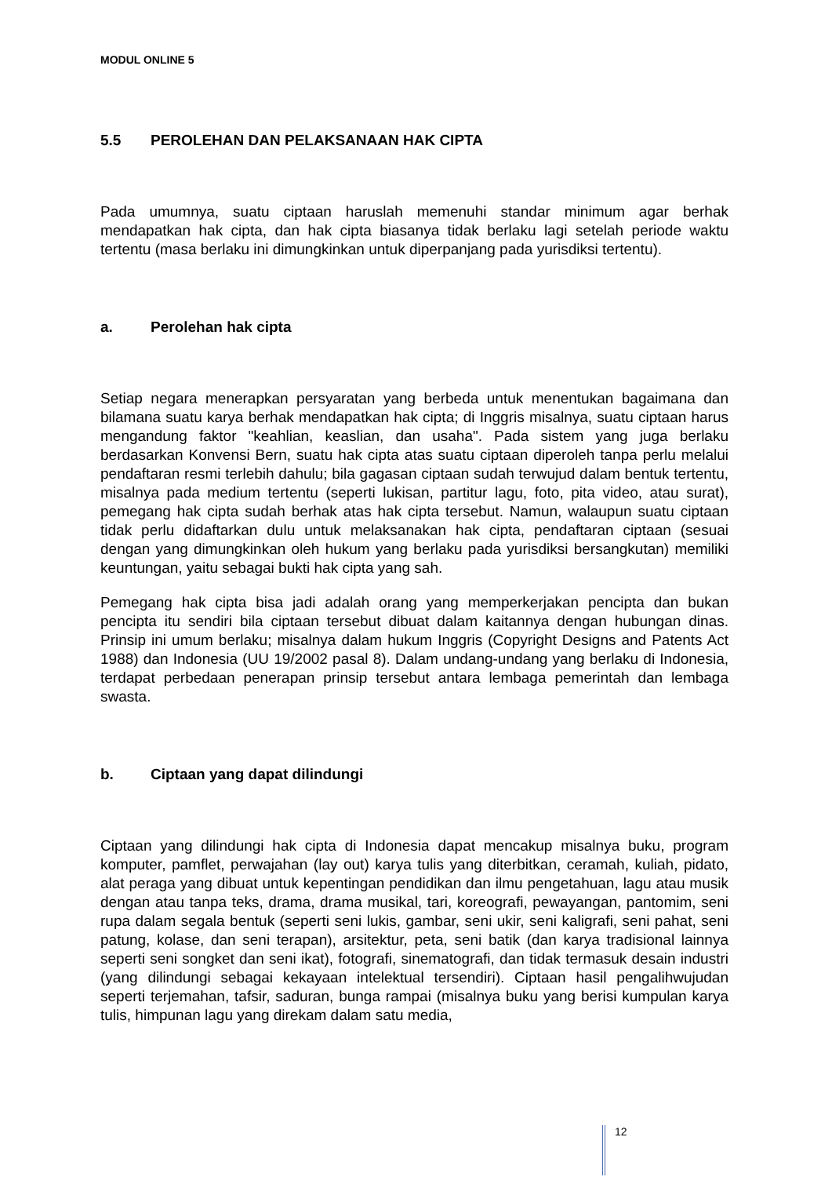MODUL ONLINE 5
5.5 PEROLEHAN DAN PELAKSANAAN HAK CIPTA
Pada umumnya, suatu ciptaan haruslah memenuhi standar minimum agar berhak mendapatkan hak cipta, dan hak cipta biasanya tidak berlaku lagi setelah periode waktu tertentu (masa berlaku ini dimungkinkan untuk diperpanjang pada yurisdiksi tertentu).
a. Perolehan hak cipta
Setiap negara menerapkan persyaratan yang berbeda untuk menentukan bagaimana dan bilamana suatu karya berhak mendapatkan hak cipta; di Inggris misalnya, suatu ciptaan harus mengandung faktor "keahlian, keaslian, dan usaha". Pada sistem yang juga berlaku berdasarkan Konvensi Bern, suatu hak cipta atas suatu ciptaan diperoleh tanpa perlu melalui pendaftaran resmi terlebih dahulu; bila gagasan ciptaan sudah terwujud dalam bentuk tertentu, misalnya pada medium tertentu (seperti lukisan, partitur lagu, foto, pita video, atau surat), pemegang hak cipta sudah berhak atas hak cipta tersebut. Namun, walaupun suatu ciptaan tidak perlu didaftarkan dulu untuk melaksanakan hak cipta, pendaftaran ciptaan (sesuai dengan yang dimungkinkan oleh hukum yang berlaku pada yurisdiksi bersangkutan) memiliki keuntungan, yaitu sebagai bukti hak cipta yang sah.
Pemegang hak cipta bisa jadi adalah orang yang memperkerjakan pencipta dan bukan pencipta itu sendiri bila ciptaan tersebut dibuat dalam kaitannya dengan hubungan dinas. Prinsip ini umum berlaku; misalnya dalam hukum Inggris (Copyright Designs and Patents Act 1988) dan Indonesia (UU 19/2002 pasal 8). Dalam undang-undang yang berlaku di Indonesia, terdapat perbedaan penerapan prinsip tersebut antara lembaga pemerintah dan lembaga swasta.
b. Ciptaan yang dapat dilindungi
Ciptaan yang dilindungi hak cipta di Indonesia dapat mencakup misalnya buku, program komputer, pamflet, perwajahan (lay out) karya tulis yang diterbitkan, ceramah, kuliah, pidato, alat peraga yang dibuat untuk kepentingan pendidikan dan ilmu pengetahuan, lagu atau musik dengan atau tanpa teks, drama, drama musikal, tari, koreografi, pewayangan, pantomim, seni rupa dalam segala bentuk (seperti seni lukis, gambar, seni ukir, seni kaligrafi, seni pahat, seni patung, kolase, dan seni terapan), arsitektur, peta, seni batik (dan karya tradisional lainnya seperti seni songket dan seni ikat), fotografi, sinematografi, dan tidak termasuk desain industri (yang dilindungi sebagai kekayaan intelektual tersendiri). Ciptaan hasil pengalihwujudan seperti terjemahan, tafsir, saduran, bunga rampai (misalnya buku yang berisi kumpulan karya tulis, himpunan lagu yang direkam dalam satu media,
12